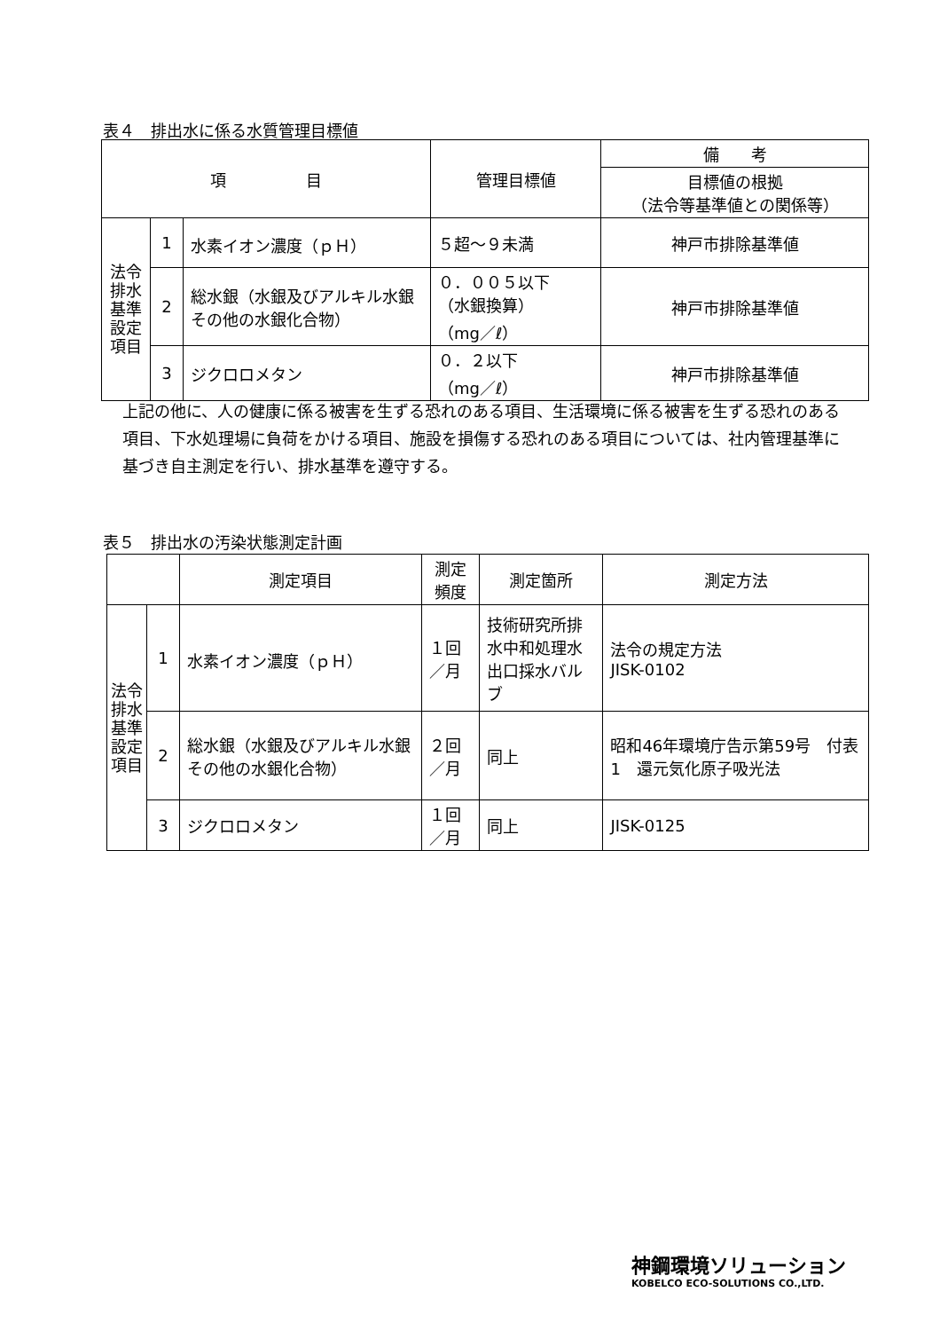表４　排出水に係る水質管理目標値
| 項 目 | | | 管理目標値 | 備 考 |
| --- | --- | --- | --- | --- |
| | | | | 目標値の根拠 （法令等基準値との関係等） |
| 法令排水基準設定項目 | 1 | 水素イオン濃度（ｐＨ） | ５超～９未満 | 神戸市排除基準値 |
| | 2 | 総水銀（水銀及びアルキル水銀その他の水銀化合物） | ０．００５以下 （水銀換算） （mg／ℓ） | 神戸市排除基準値 |
| | 3 | ジクロロメタン | ０．２以下 （mg／ℓ） | 神戸市排除基準値 |
上記の他に、人の健康に係る被害を生ずる恐れのある項目、生活環境に係る被害を生ずる恐れのある項目、下水処理場に負荷をかける項目、施設を損傷する恐れのある項目については、社内管理基準に基づき自主測定を行い、排水基準を遵守する。
表５　排出水の汚染状態測定計画
| | | 測定項目 | 測定頻度 | 測定箇所 | 測定方法 |
| --- | --- | --- | --- | --- | --- |
| 法令排水基準設定項目 | 1 | 水素イオン濃度（ｐＨ） | １回／月 | 技術研究所排水中和処理水出口採水バルブ | 法令の規定方法 JISK-0102 |
| | 2 | 総水銀（水銀及びアルキル水銀その他の水銀化合物） | ２回／月 | 同上 | 昭和46年環境庁告示第59号 付表1 還元気化原子吸光法 |
| | 3 | ジクロロメタン | １回／月 | 同上 | JISK-0125 |
神鋼環境ソリューション
KOBELCO ECO-SOLUTIONS CO.,LTD.